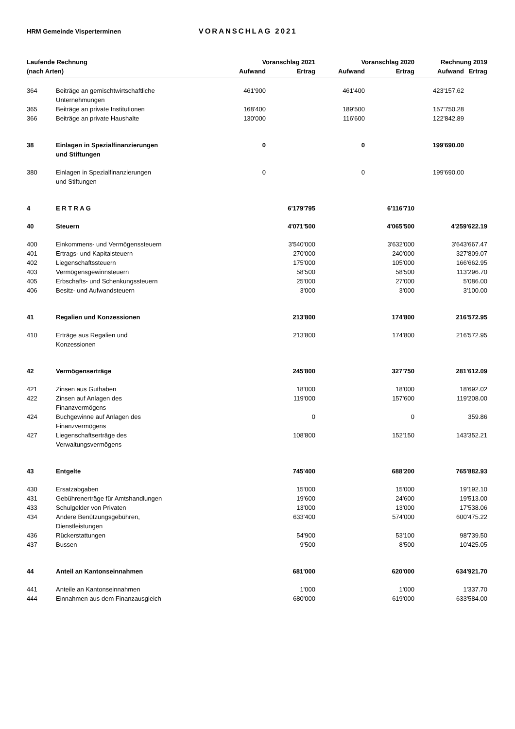HRM Gemeinde Visperterminen VORANSCHLAG 2021
| Laufende Rechnung | | Voranschlag 2021 | | Voranschlag 2020 | | Rechnung 2019 | |
| --- | --- | --- | --- | --- | --- | --- | --- |
| (nach Arten) | | Aufwand | Ertrag | Aufwand | Ertrag | Aufwand | Ertrag |
| 364 | Beiträge an gemischtwirtschaftliche Unternehmungen | 461'900 | | 461'400 | | 423'157.62 | |
| 365 | Beiträge an private Institutionen | 168'400 | | 189'500 | | 157'750.28 | |
| 366 | Beiträge an private Haushalte | 130'000 | | 116'600 | | 122'842.89 | |
| 38 | Einlagen in Spezialfinanzierungen und Stiftungen | 0 | | 0 | | 199'690.00 | |
| 380 | Einlagen in Spezialfinanzierungen und Stiftungen | 0 | | 0 | | 199'690.00 | |
| 4 | E R T R A G | | 6'179'795 | | 6'116'710 | | |
| 40 | Steuern | | 4'071'500 | | 4'065'500 | 4'259'622.19 | |
| 400 | Einkommens- und Vermögenssteuern | | 3'540'000 | | 3'632'000 | 3'643'667.47 | |
| 401 | Ertrags- und Kapitalsteuern | | 270'000 | | 240'000 | 327'809.07 | |
| 402 | Liegenschaftssteuern | | 175'000 | | 105'000 | 166'662.95 | |
| 403 | Vermögensgewinnsteuern | | 58'500 | | 58'500 | 113'296.70 | |
| 405 | Erbschafts- und Schenkungssteuern | | 25'000 | | 27'000 | 5'086.00 | |
| 406 | Besitz- und Aufwandsteuern | | 3'000 | | 3'000 | 3'100.00 | |
| 41 | Regalien und Konzessionen | | 213'800 | | 174'800 | 216'572.95 | |
| 410 | Erträge aus Regalien und Konzessionen | | 213'800 | | 174'800 | 216'572.95 | |
| 42 | Vermögenserträge | | 245'800 | | 327'750 | 281'612.09 | |
| 421 | Zinsen aus Guthaben | | 18'000 | | 18'000 | 18'692.02 | |
| 422 | Zinsen auf Anlagen des Finanzvermögens | | 119'000 | | 157'600 | 119'208.00 | |
| 424 | Buchgewinne auf Anlagen des Finanzvermögens | | 0 | | 0 | 359.86 | |
| 427 | Liegenschaftserträge des Verwaltungsvermögens | | 108'800 | | 152'150 | 143'352.21 | |
| 43 | Entgelte | | 745'400 | | 688'200 | 765'882.93 | |
| 430 | Ersatzabgaben | | 15'000 | | 15'000 | 19'192.10 | |
| 431 | Gebührenerträge für Amtshandlungen | | 19'600 | | 24'600 | 19'513.00 | |
| 433 | Schulgelder von Privaten | | 13'000 | | 13'000 | 17'538.06 | |
| 434 | Andere Benützungsgebühren, Dienstleistungen | | 633'400 | | 574'000 | 600'475.22 | |
| 436 | Rückerstattungen | | 54'900 | | 53'100 | 98'739.50 | |
| 437 | Bussen | | 9'500 | | 8'500 | 10'425.05 | |
| 44 | Anteil an Kantonseinnahmen | | 681'000 | | 620'000 | 634'921.70 | |
| 441 | Anteile an Kantonseinnahmen | | 1'000 | | 1'000 | 1'337.70 | |
| 444 | Einnahmen aus dem Finanzausgleich | | 680'000 | | 619'000 | 633'584.00 | |